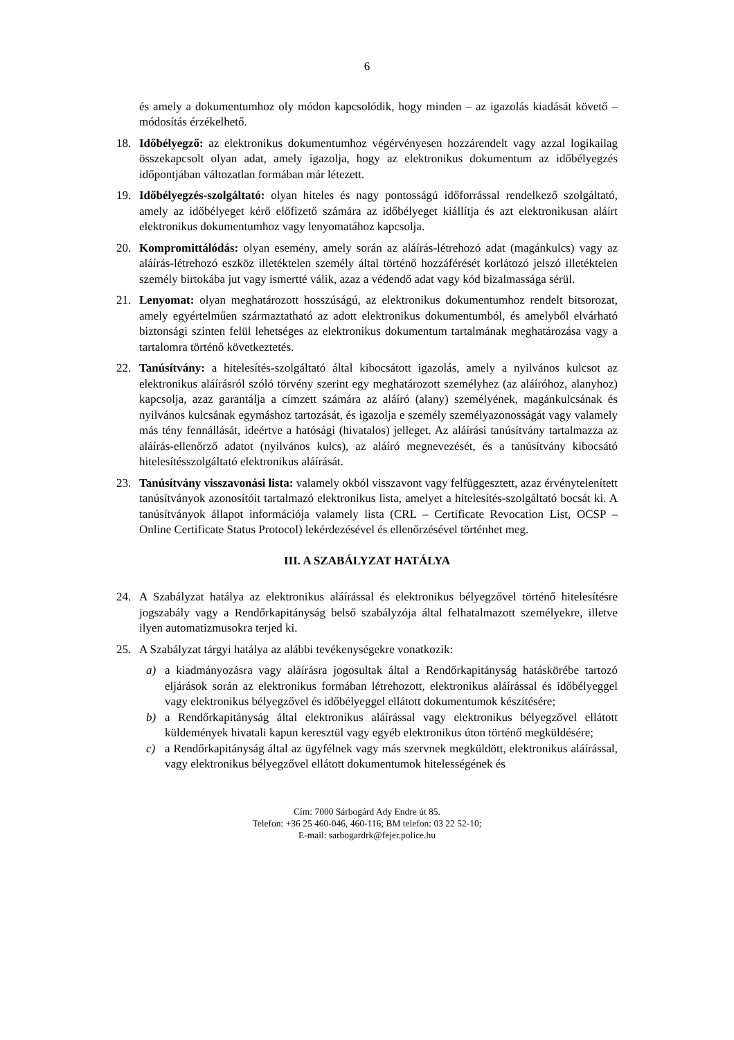6
és amely a dokumentumhoz oly módon kapcsolódik, hogy minden – az igazolás kiadását követő – módosítás érzékelhető.
18. Időbélyegző: az elektronikus dokumentumhoz végérvényesen hozzárendelt vagy azzal logikailag összekapcsolt olyan adat, amely igazolja, hogy az elektronikus dokumentum az időbélyegzés időpontjában változatlan formában már létezett.
19. Időbélyegzés-szolgáltató: olyan hiteles és nagy pontosságú időforrással rendelkező szolgáltató, amely az időbélyeget kérő előfizető számára az időbélyeget kiállítja és azt elektronikusan aláírt elektronikus dokumentumhoz vagy lenyomatához kapcsolja.
20. Kompromittálódás: olyan esemény, amely során az aláírás-létrehozó adat (magánkulcs) vagy az aláírás-létrehozó eszköz illetéktelen személy által történő hozzáférését korlátozó jelszó illetéktelen személy birtokába jut vagy ismertté válik, azaz a védendő adat vagy kód bizalmassága sérül.
21. Lenyomat: olyan meghatározott hosszúságú, az elektronikus dokumentumhoz rendelt bitsorozat, amely egyértelműen származtatható az adott elektronikus dokumentumból, és amelyből elvárható biztonsági szinten felül lehetséges az elektronikus dokumentum tartalmának meghatározása vagy a tartalomra történő következtetés.
22. Tanúsítvány: a hitelesítés-szolgáltató által kibocsátott igazolás, amely a nyilvános kulcsot az elektronikus aláírásról szóló törvény szerint egy meghatározott személyhez (az aláíróhoz, alanyhoz) kapcsolja, azaz garantálja a címzett számára az aláíró (alany) személyének, magánkulcsának és nyilvános kulcsának egymáshoz tartozását, és igazolja e személy személyazonosságát vagy valamely más tény fennállását, ideértve a hatósági (hivatalos) jelleget. Az aláírási tanúsítvány tartalmazza az aláírás-ellenőrző adatot (nyilvános kulcs), az aláíró megnevezését, és a tanúsítvány kibocsátó hitelesítésszolgáltató elektronikus aláírását.
23. Tanúsítvány visszavonási lista: valamely okból visszavont vagy felfüggesztett, azaz érvénytelenített tanúsítványok azonosítóit tartalmazó elektronikus lista, amelyet a hitelesítés-szolgáltató bocsát ki. A tanúsítványok állapot információja valamely lista (CRL – Certificate Revocation List, OCSP – Online Certificate Status Protocol) lekérdezésével és ellenőrzésével történhet meg.
III. A SZABÁLYZAT HATÁLYA
24. A Szabályzat hatálya az elektronikus aláírással és elektronikus bélyegzővel történő hitelesítésre jogszabály vagy a Rendőrkapitányság belső szabályzója által felhatalmazott személyekre, illetve ilyen automatizmusokra terjed ki.
25. A Szabályzat tárgyi hatálya az alábbi tevékenységekre vonatkozik:
a) a kiadmányozásra vagy aláírásra jogosultak által a Rendőrkapitányság hatáskörébe tartozó eljárások során az elektronikus formában létrehozott, elektronikus aláírással és időbélyeggel vagy elektronikus bélyegzővel és időbélyeggel ellátott dokumentumok készítésére;
b) a Rendőrkapitányság által elektronikus aláírással vagy elektronikus bélyegzővel ellátott küldemények hivatali kapun keresztül vagy egyéb elektronikus úton történő megküldésére;
c) a Rendőrkapitányság által az ügyfélnek vagy más szervnek megküldött, elektronikus aláírással, vagy elektronikus bélyegzővel ellátott dokumentumok hitelességének és
Cím: 7000 Sárbogárd Ady Endre út 85.
Telefon: +36 25 460-046, 460-116; BM telefon: 03 22 52-10;
E-mail: sarbogardrk@fejer.police.hu